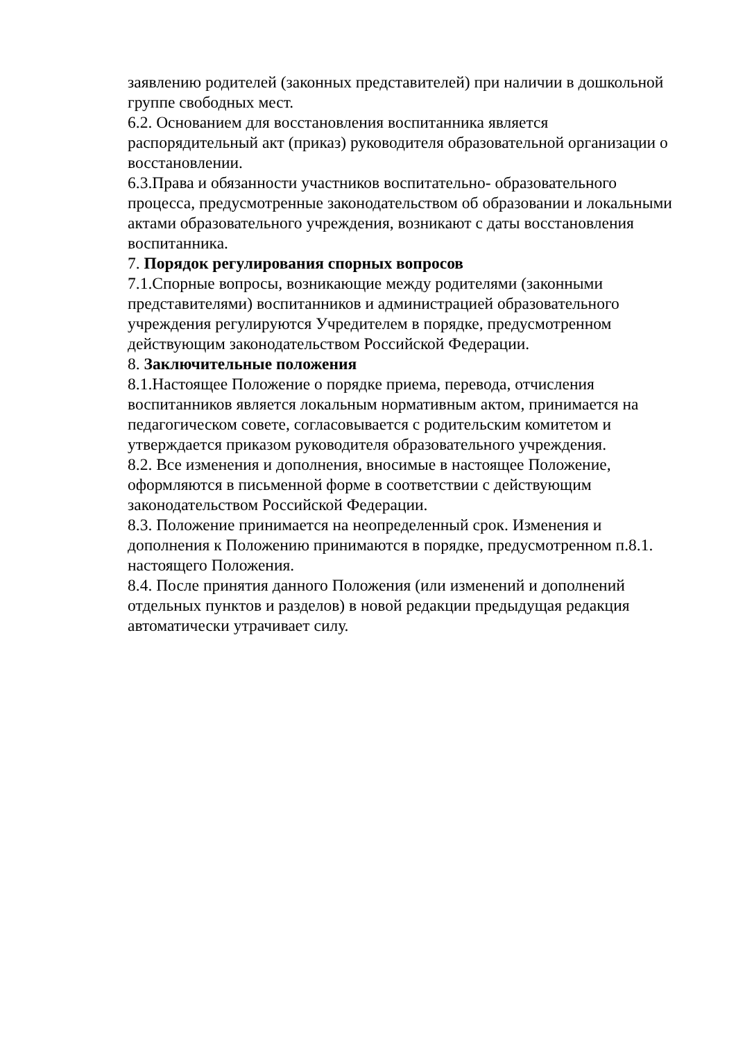заявлению родителей (законных представителей) при наличии в дошкольной группе свободных мест.
6.2. Основанием для восстановления воспитанника является распорядительный акт (приказ) руководителя образовательной организации о восстановлении.
6.3.Права и обязанности участников воспитательно- образовательного процесса, предусмотренные законодательством об образовании и локальными актами образовательного учреждения, возникают с даты восстановления воспитанника.
7. Порядок регулирования спорных вопросов
7.1.Спорные вопросы, возникающие между родителями (законными представителями) воспитанников и администрацией образовательного учреждения регулируются Учредителем в порядке, предусмотренном действующим законодательством Российской Федерации.
8. Заключительные положения
8.1.Настоящее Положение о порядке приема, перевода, отчисления воспитанников является локальным нормативным актом, принимается на педагогическом совете, согласовывается с родительским комитетом и утверждается приказом руководителя образовательного учреждения.
8.2. Все изменения и дополнения, вносимые в настоящее Положение, оформляются в письменной форме в соответствии с действующим законодательством Российской Федерации.
8.3. Положение принимается на неопределенный срок. Изменения и дополнения к Положению принимаются в порядке, предусмотренном п.8.1. настоящего Положения.
8.4. После принятия данного Положения (или изменений и дополнений отдельных пунктов и разделов) в новой редакции предыдущая редакция автоматически утрачивает силу.